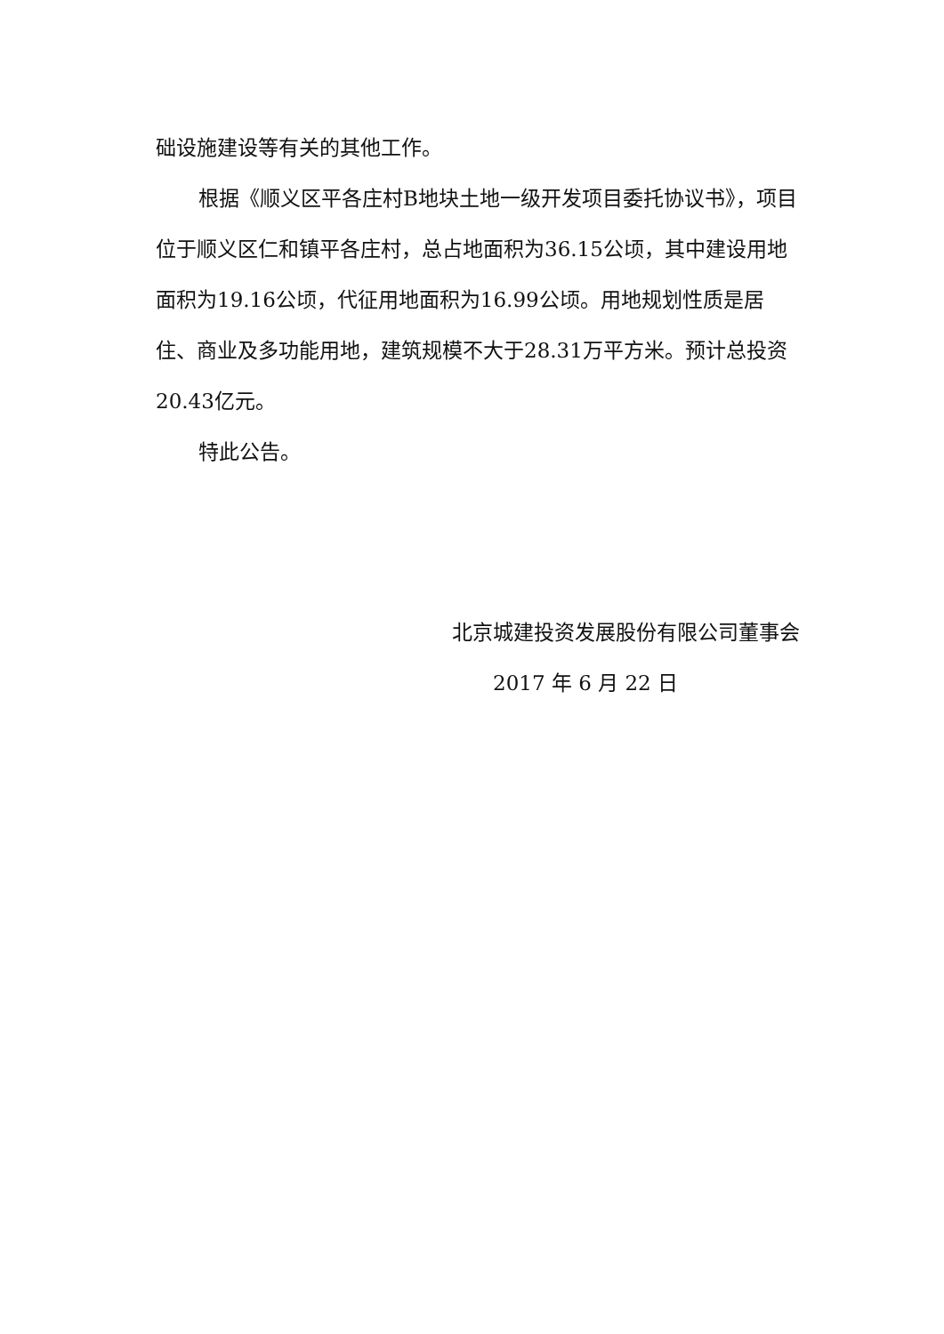础设施建设等有关的其他工作。
根据《顺义区平各庄村B地块土地一级开发项目委托协议书》，项目位于顺义区仁和镇平各庄村，总占地面积为36.15公顷，其中建设用地面积为19.16公顷，代征用地面积为16.99公顷。用地规划性质是居住、商业及多功能用地，建筑规模不大于28.31万平方米。预计总投资20.43亿元。
特此公告。
北京城建投资发展股份有限公司董事会
2017 年 6 月 22 日